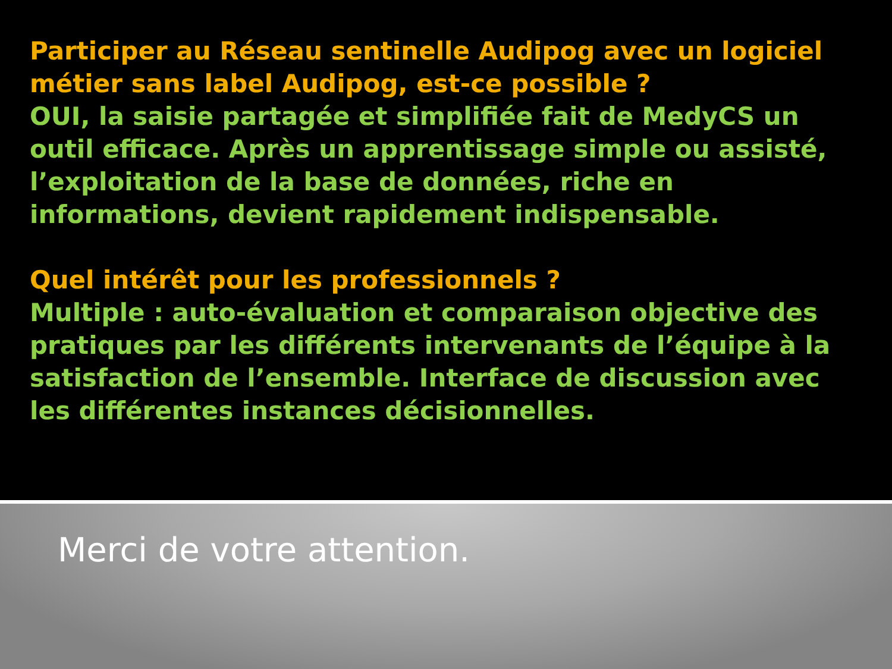Participer au Réseau sentinelle Audipog avec un logiciel métier sans label Audipog, est-ce possible ?
OUI, la saisie partagée et simplifiée fait de MedyCS un outil efficace. Après un apprentissage simple ou assisté, l’exploitation de la base de données, riche en informations, devient rapidement indispensable.
Quel intérêt pour les professionnels ?
Multiple : auto-évaluation et comparaison objective des pratiques par les différents intervenants de l’équipe à la satisfaction de l’ensemble. Interface de discussion avec les différentes instances décisionnelles.
Merci de votre attention.